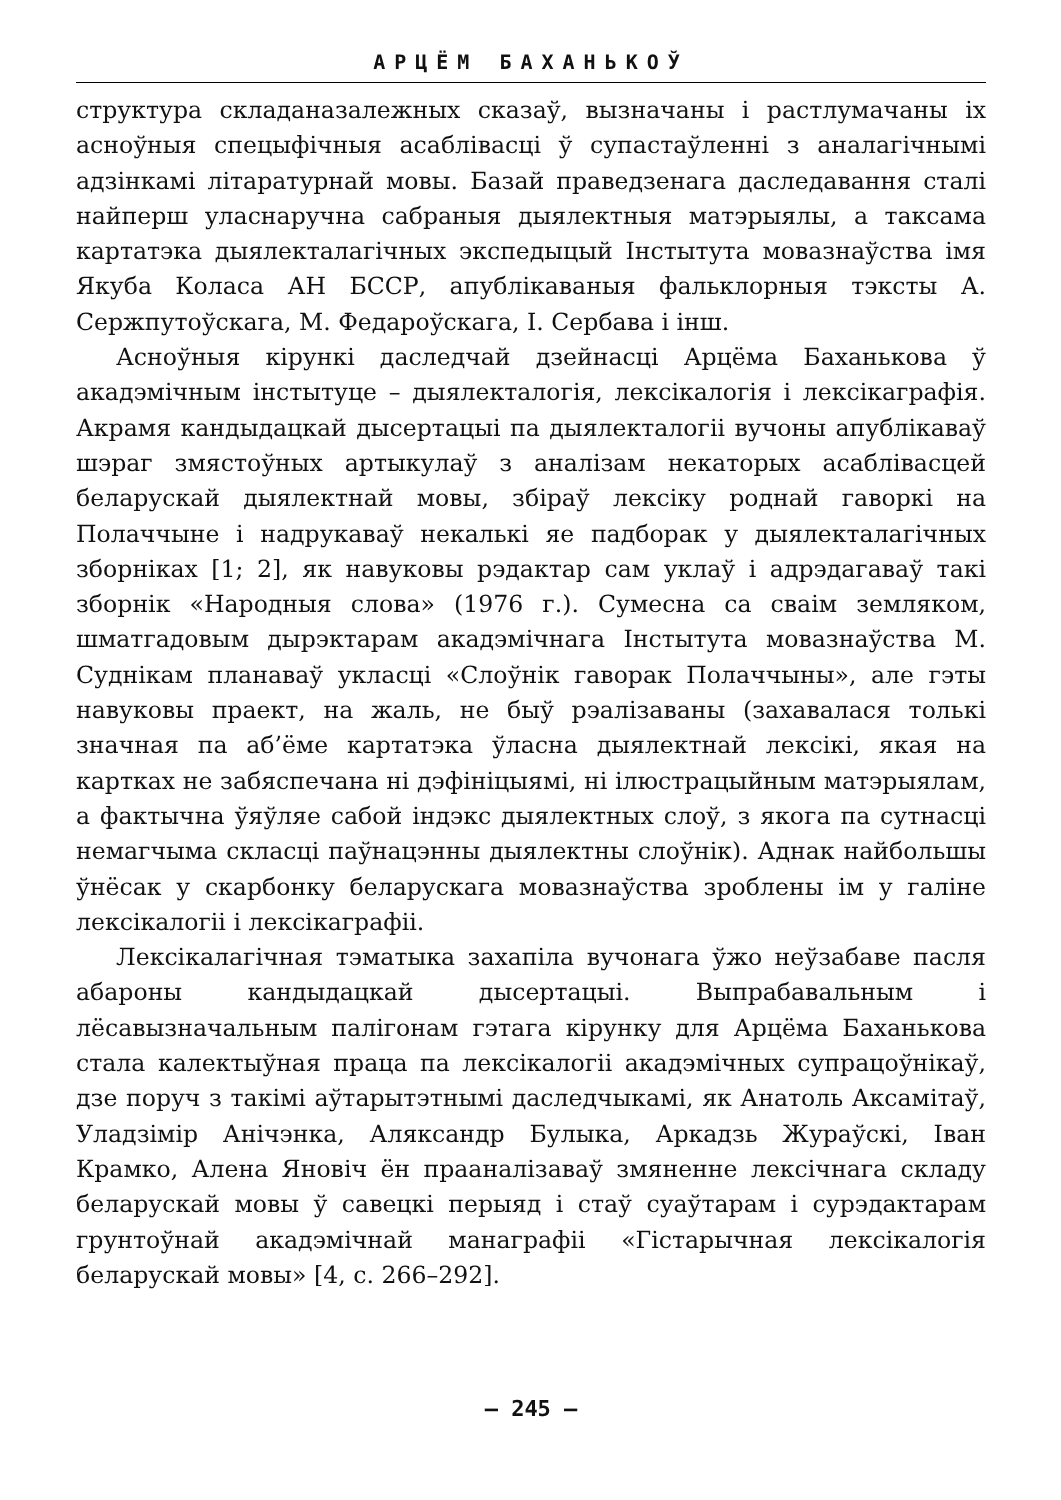АРЦЁМ БАХАНЬКОЎ
структура складаназалежных сказаў, вызначаны і растлумачаны іх асноўныя спецыфічныя асаблівасці ў супастаўленні з аналагічнымі адзінкамі літаратурнай мовы. Базай праведзенага даследавання сталі найперш уласнаручна сабраныя дыялектныя матэрыялы, а таксама картатэка дыялекталагічных экспедыцый Інстытута мовазнаўства імя Якуба Коласа АН БССР, апублікаваныя фальклорныя тэксты А. Сержпутоўскага, М. Федароўскага, І. Сербава і інш.
Асноўныя кірункі даследчай дзейнасці Арцёма Баханькова ў акадэмічным інстытуце – дыялекталогія, лексікалогія і лексікаграфія. Акрамя кандыдацкай дысертацыі па дыялекталогіі вучоны апублікаваў шэраг змястоўных артыкулаў з аналізам некаторых асаблівасцей беларускай дыялектнай мовы, збіраў лексіку роднай гаворкі на Полаччыне і надрукаваў некалькі яе падборак у дыялекталагічных зборніках [1; 2], як навуковы рэдактар сам уклаў і адрэдагаваў такі зборнік «Народныя слова» (1976 г.). Сумесна са сваім земляком, шматгадовым дырэктарам акадэмічнага Інстытута мовазнаўства М. Суднікам планаваў укласці «Слоўнік гаворак Полаччыны», але гэты навуковы праект, на жаль, не быў рэалізаваны (захавалася толькі значная па аб’ёме картатэка ўласна дыялектнай лексікі, якая на картках не забяспечана ні дэфініцыямі, ні ілюстрацыйным матэрыялам, а фактычна ўяўляе сабой індэкс дыялектных слоў, з якога па сутнасці немагчыма скласці паўнацэнны дыялектны слоўнік). Аднак найбольшы ўнёсак у скарбонку беларускага мовазнаўства зроблены ім у галіне лексікалогіі і лексікаграфіі.
Лексікалагічная тэматыка захапіла вучонага ўжо неўзабаве пасля абароны кандыдацкай дысертацыі. Выпрабавальным і лёсавызначальным палігонам гэтага кірунку для Арцёма Баханькова стала калектыўная праца па лексікалогіі акадэмічных супрацоўнікаў, дзе поруч з такімі аўтарытэтнымі даследчыкамі, як Анатоль Аксамітаў, Уладзімір Анічэнка, Аляксандр Булыка, Аркадзь Жураўскі, Іван Крамко, Алена Яновіч ён прааналізаваў змяненне лексічнага складу беларускай мовы ў савецкі перыяд і стаў суаўтарам і сурэдактарам грунтоўнай акадэмічнай манаграфіі «Гістарычная лексікалогія беларускай мовы» [4, с. 266–292].
– 245 –